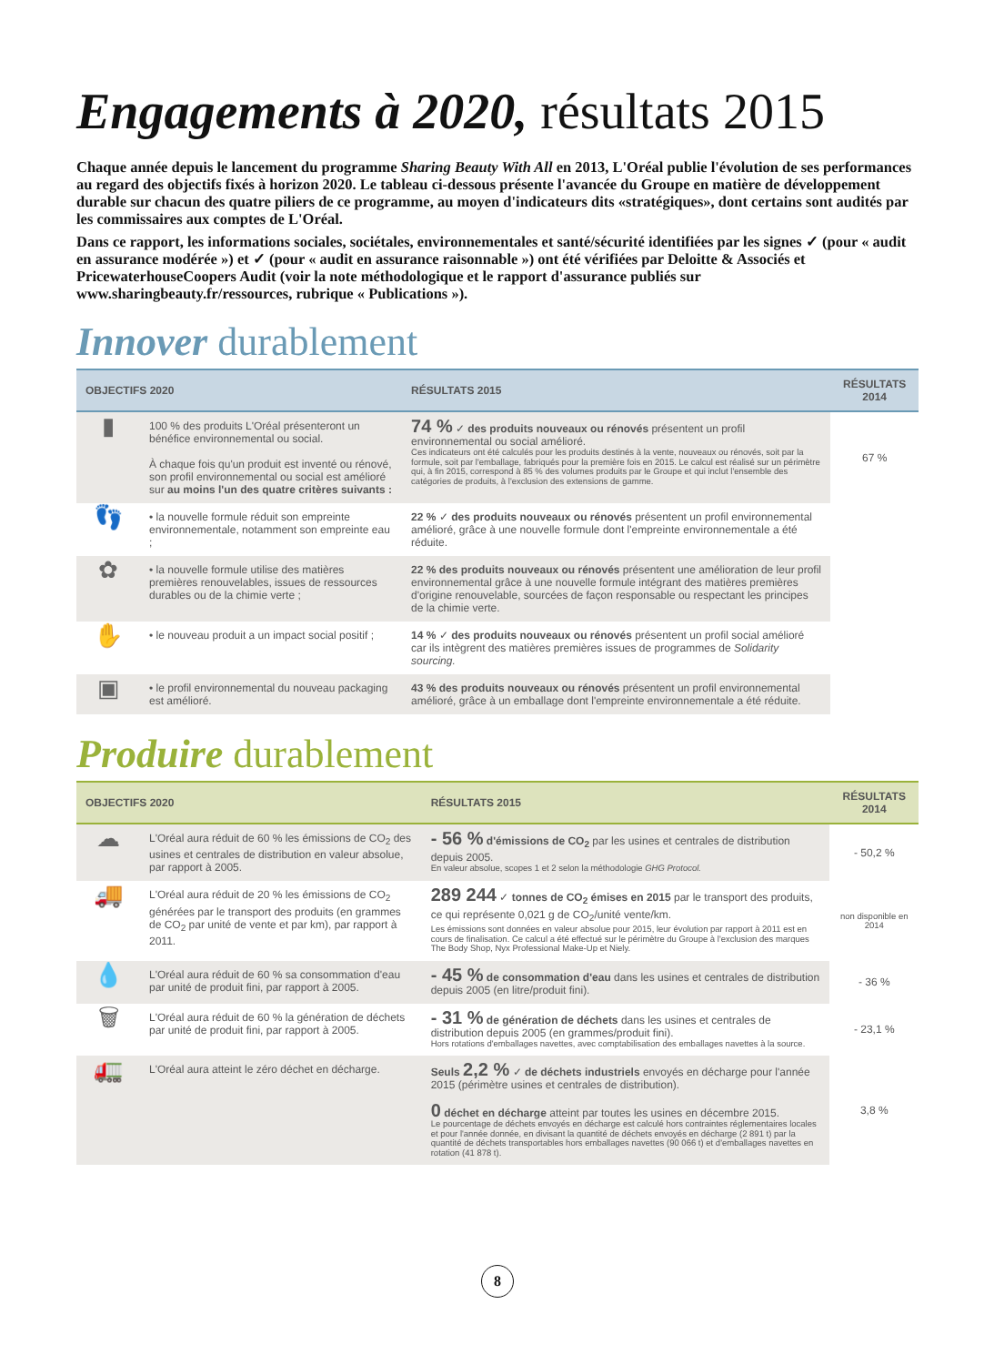Engagements à 2020, résultats 2015
Chaque année depuis le lancement du programme Sharing Beauty With All en 2013, L'Oréal publie l'évolution de ses performances au regard des objectifs fixés à horizon 2020. Le tableau ci-dessous présente l'avancée du Groupe en matière de développement durable sur chacun des quatre piliers de ce programme, au moyen d'indicateurs dits «stratégiques», dont certains sont audités par les commissaires aux comptes de L'Oréal.
Dans ce rapport, les informations sociales, sociétales, environnementales et santé/sécurité identifiées par les signes ✓ (pour « audit en assurance modérée ») et ✓ (pour « audit en assurance raisonnable ») ont été vérifiées par Deloitte & Associés et PricewaterhouseCoopers Audit (voir la note méthodologique et le rapport d'assurance publiés sur www.sharingbeauty.fr/ressources, rubrique « Publications »).
Innover durablement
| OBJECTIFS 2020 | | RÉSULTATS 2015 | RÉSULTATS 2014 |
| --- | --- | --- | --- |
| ▮ | 100 % des produits L'Oréal présenteront un bénéfice environnemental ou social. À chaque fois qu'un produit est inventé ou rénové, son profil environnemental ou social est amélioré sur au moins l'un des quatre critères suivants : | 74 % ✓ des produits nouveaux ou rénovés présentent un profil environnemental ou social amélioré. Ces indicateurs ont été calculés pour les produits destinés à la vente, nouveaux ou rénovés, soit par la formule, soit par l'emballage, fabriqués pour la première fois en 2015. Le calcul est réalisé sur un périmètre qui, à fin 2015, correspond à 85 % des volumes produits par le Groupe et qui inclut l'ensemble des catégories de produits, à l'exclusion des extensions de gamme. | 67 % |
| 👣 | • la nouvelle formule réduit son empreinte environnementale, notamment son empreinte eau ; | 22 % ✓ des produits nouveaux ou rénovés présentent un profil environnemental amélioré, grâce à une nouvelle formule dont l'empreinte environnementale a été réduite. | |
| ✿ | • la nouvelle formule utilise des matières premières renouvelables, issues de ressources durables ou de la chimie verte ; | 22 % des produits nouveaux ou rénovés présentent une amélioration de leur profil environnemental grâce à une nouvelle formule intégrant des matières premières d'origine renouvelable, sourcées de façon responsable ou respectant les principes de la chimie verte. | |
| ✋ | • le nouveau produit a un impact social positif ; | 14 % ✓ des produits nouveaux ou rénovés présentent un profil social amélioré car ils intègrent des matières premières issues de programmes de Solidarity sourcing. | |
| ▣ | • le profil environnemental du nouveau packaging est amélioré. | 43 % des produits nouveaux ou rénovés présentent un profil environnemental amélioré, grâce à un emballage dont l'empreinte environnementale a été réduite. | |
Produire durablement
| OBJECTIFS 2020 | | RÉSULTATS 2015 | RÉSULTATS 2014 |
| --- | --- | --- | --- |
| ☁ | L'Oréal aura réduit de 60 % les émissions de CO<sub>2</sub> des usines et centrales de distribution en valeur absolue, par rapport à 2005. | - 56 % d'émissions de CO<sub>2</sub> par les usines et centrales de distribution depuis 2005. En valeur absolue, scopes 1 et 2 selon la méthodologie GHG Protocol. | - 50,2 % |
| 🚚 | L'Oréal aura réduit de 20 % les émissions de CO<sub>2</sub> générées par le transport des produits (en grammes de CO<sub>2</sub> par unité de vente et par km), par rapport à 2011. | 289 244 ✓ tonnes de CO<sub>2</sub> émises en 2015 par le transport des produits, ce qui représente 0,021 g de CO<sub>2</sub>/unité vente/km. Les émissions sont données en valeur absolue pour 2015, leur évolution par rapport à 2011 est en cours de finalisation. Ce calcul a été effectué sur le périmètre du Groupe à l'exclusion des marques The Body Shop, Nyx Professional Make-Up et Niely. | non disponible en 2014 |
| 💧 | L'Oréal aura réduit de 60 % sa consommation d'eau par unité de produit fini, par rapport à 2005. | - 45 % de consommation d'eau dans les usines et centrales de distribution depuis 2005 (en litre/produit fini). | - 36 % |
| 🗑 | L'Oréal aura réduit de 60 % la génération de déchets par unité de produit fini, par rapport à 2005. | - 31 % de génération de déchets dans les usines et centrales de distribution depuis 2005 (en grammes/produit fini). Hors rotations d'emballages navettes, avec comptabilisation des emballages navettes à la source. | - 23,1 % |
| 🚛 | L'Oréal aura atteint le zéro déchet en décharge. | Seuls 2,2 % ✓ de déchets industriels envoyés en décharge pour l'année 2015 (périmètre usines et centrales de distribution). 0 déchet en décharge atteint par toutes les usines en décembre 2015. Le pourcentage de déchets envoyés en décharge est calculé hors contraintes réglementaires locales et pour l'année donnée, en divisant la quantité de déchets envoyés en décharge (2 891 t) par la quantité de déchets transportables hors emballages navettes (90 066 t) et d'emballages navettes en rotation (41 878 t). | 3,8 % |
8